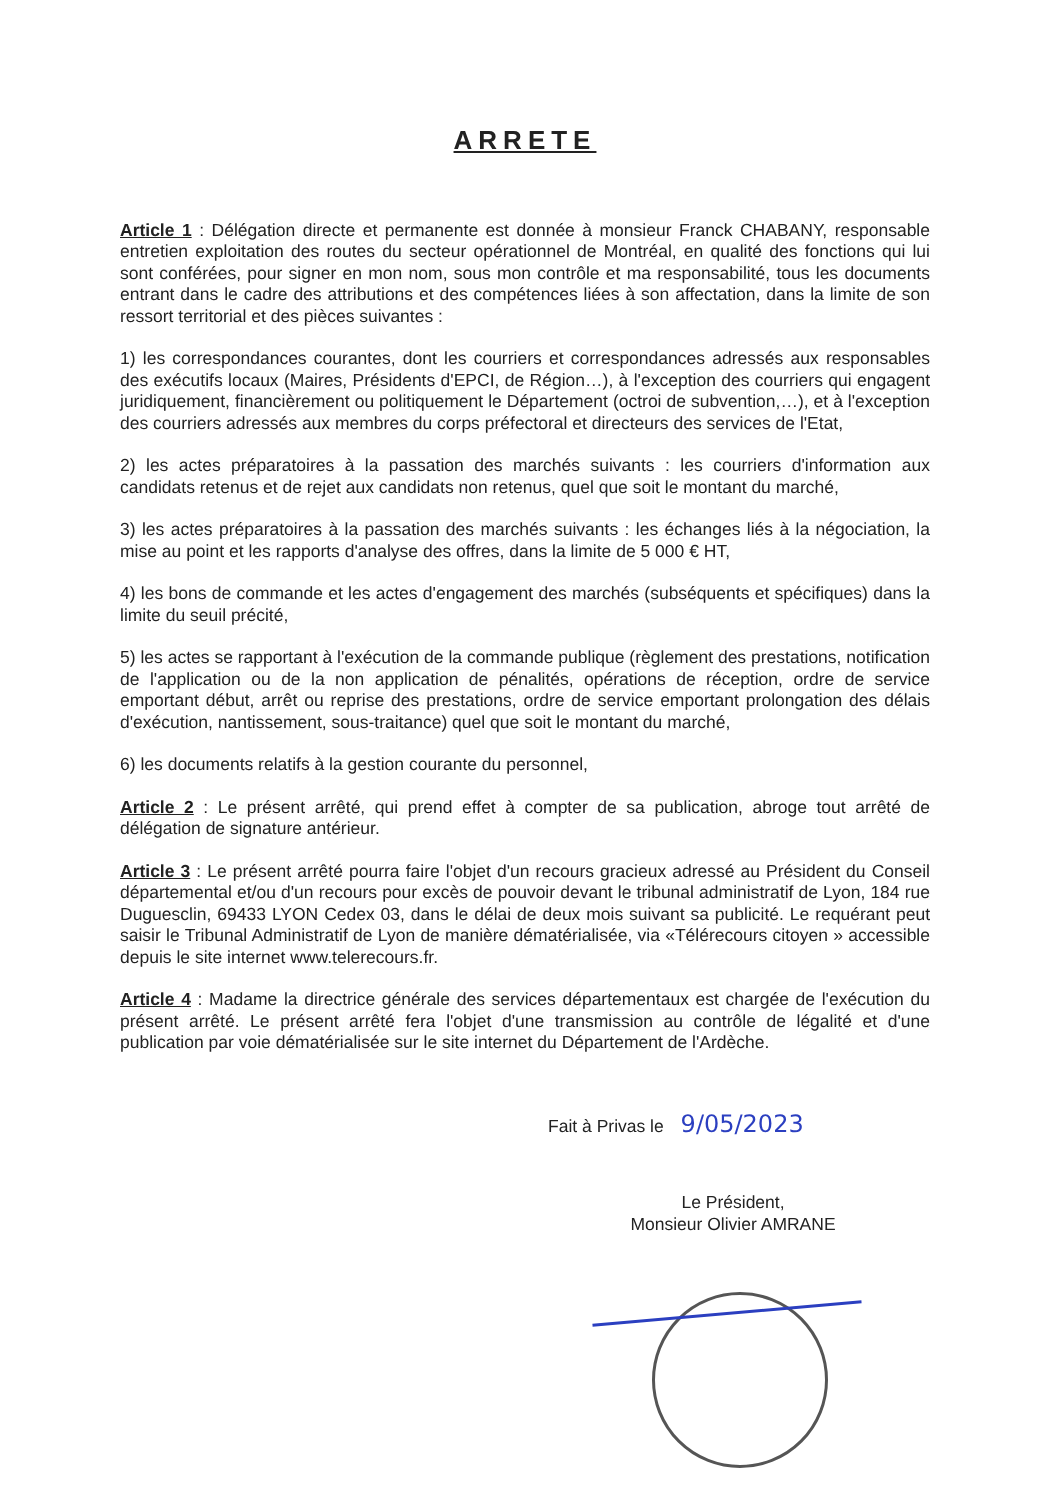ARRETE
Article 1 : Délégation directe et permanente est donnée à monsieur Franck CHABANY, responsable entretien exploitation des routes du secteur opérationnel de Montréal, en qualité des fonctions qui lui sont conférées, pour signer en mon nom, sous mon contrôle et ma responsabilité, tous les documents entrant dans le cadre des attributions et des compétences liées à son affectation, dans la limite de son ressort territorial et des pièces suivantes :
1) les correspondances courantes, dont les courriers et correspondances adressés aux responsables des exécutifs locaux (Maires, Présidents d'EPCI, de Région…), à l'exception des courriers qui engagent juridiquement, financièrement ou politiquement le Département (octroi de subvention,…), et à l'exception des courriers adressés aux membres du corps préfectoral et directeurs des services de l'Etat,
2) les actes préparatoires à la passation des marchés suivants : les courriers d'information aux candidats retenus et de rejet aux candidats non retenus, quel que soit le montant du marché,
3) les actes préparatoires à la passation des marchés suivants : les échanges liés à la négociation, la mise au point et les rapports d'analyse des offres, dans la limite de 5 000 € HT,
4) les bons de commande et les actes d'engagement des marchés (subséquents et spécifiques) dans la limite du seuil précité,
5) les actes se rapportant à l'exécution de la commande publique (règlement des prestations, notification de l'application ou de la non application de pénalités, opérations de réception, ordre de service emportant début, arrêt ou reprise des prestations, ordre de service emportant prolongation des délais d'exécution, nantissement, sous-traitance) quel que soit le montant du marché,
6) les documents relatifs à la gestion courante du personnel,
Article 2 : Le présent arrêté, qui prend effet à compter de sa publication, abroge tout arrêté de délégation de signature antérieur.
Article 3 : Le présent arrêté pourra faire l'objet d'un recours gracieux adressé au Président du Conseil départemental et/ou d'un recours pour excès de pouvoir devant le tribunal administratif de Lyon, 184 rue Duguesclin, 69433 LYON Cedex 03, dans le délai de deux mois suivant sa publicité. Le requérant peut saisir le Tribunal Administratif de Lyon de manière dématérialisée, via «Télérecours citoyen » accessible depuis le site internet www.telerecours.fr.
Article 4 : Madame la directrice générale des services départementaux est chargée de l'exécution du présent arrêté. Le présent arrêté fera l'objet d'une transmission au contrôle de légalité et d'une publication par voie dématérialisée sur le site internet du Département de l'Ardèche.
Fait à Privas le 9/05/2023
Le Président,
Monsieur Olivier AMRANE